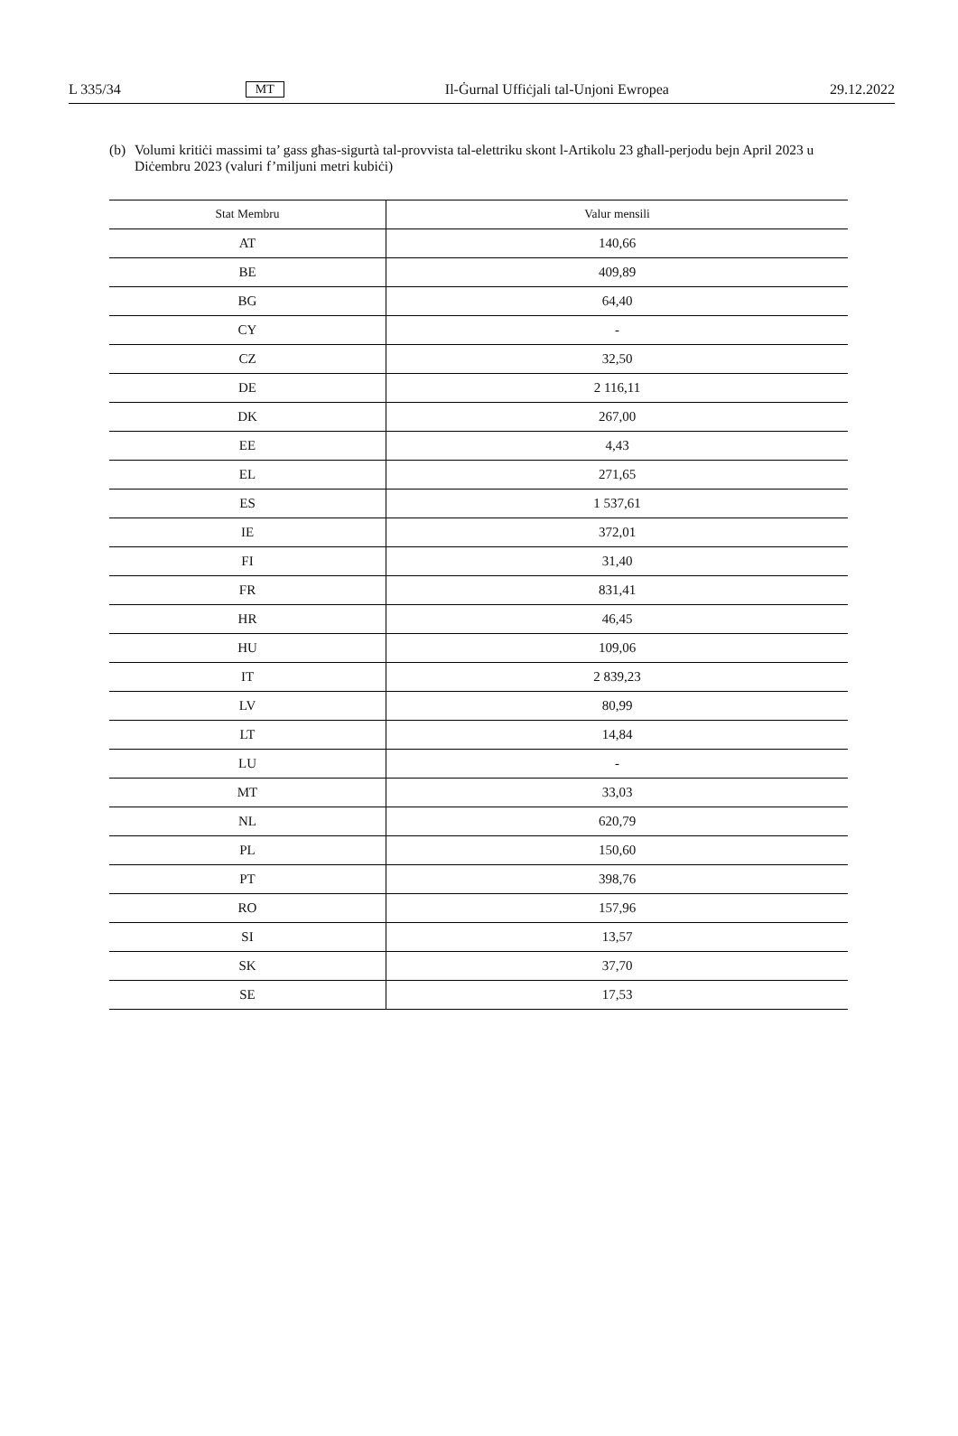L 335/34 MT Il-Ġurnal Uffiċjali tal-Unjoni Ewropea 29.12.2022
(b) Volumi kritiċi massimi ta’ gass għas-sigurtà tal-provvista tal-elettriku skont l-Artikolu 23 għall-perjodu bejn April 2023 u Diċembru 2023 (valuri f’miljuni metri kubiċi)
| Stat Membru | Valur mensili |
| --- | --- |
| AT | 140,66 |
| BE | 409,89 |
| BG | 64,40 |
| CY | - |
| CZ | 32,50 |
| DE | 2 116,11 |
| DK | 267,00 |
| EE | 4,43 |
| EL | 271,65 |
| ES | 1 537,61 |
| IE | 372,01 |
| FI | 31,40 |
| FR | 831,41 |
| HR | 46,45 |
| HU | 109,06 |
| IT | 2 839,23 |
| LV | 80,99 |
| LT | 14,84 |
| LU | - |
| MT | 33,03 |
| NL | 620,79 |
| PL | 150,60 |
| PT | 398,76 |
| RO | 157,96 |
| SI | 13,57 |
| SK | 37,70 |
| SE | 17,53 |